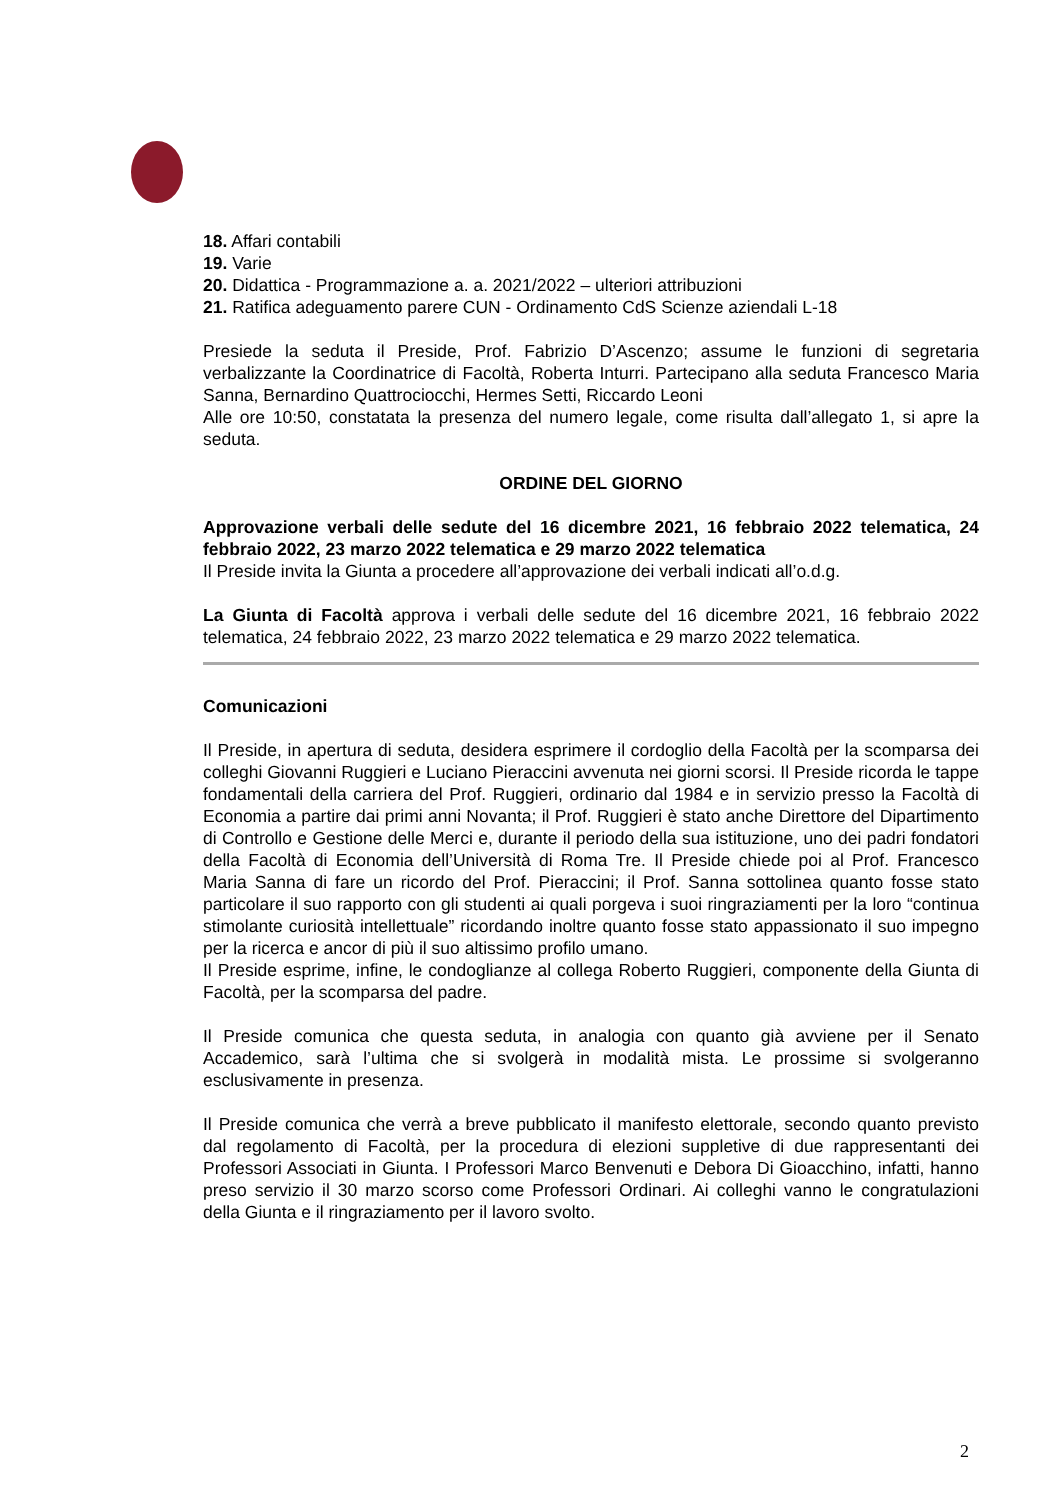18. Affari contabili
19. Varie
20. Didattica - Programmazione a. a. 2021/2022 – ulteriori attribuzioni
21. Ratifica adeguamento parere CUN - Ordinamento CdS Scienze aziendali L-18
Presiede la seduta il Preside, Prof. Fabrizio D’Ascenzo; assume le funzioni di segretaria verbalizzante la Coordinatrice di Facoltà, Roberta Inturri. Partecipano alla seduta Francesco Maria Sanna, Bernardino Quattrociocchi, Hermes Setti, Riccardo Leoni
Alle ore 10:50, constatata la presenza del numero legale, come risulta dall’allegato 1, si apre la seduta.
ORDINE DEL GIORNO
Approvazione verbali delle sedute del 16 dicembre 2021, 16 febbraio 2022 telematica, 24 febbraio 2022, 23 marzo 2022 telematica e 29 marzo 2022 telematica
Il Preside invita la Giunta a procedere all’approvazione dei verbali indicati all’o.d.g.
La Giunta di Facoltà approva i verbali delle sedute del 16 dicembre 2021, 16 febbraio 2022 telematica, 24 febbraio 2022, 23 marzo 2022 telematica e 29 marzo 2022 telematica.
Comunicazioni
Il Preside, in apertura di seduta, desidera esprimere il cordoglio della Facoltà per la scomparsa dei colleghi Giovanni Ruggieri e Luciano Pieraccini avvenuta nei giorni scorsi. Il Preside ricorda le tappe fondamentali della carriera del Prof. Ruggieri, ordinario dal 1984 e in servizio presso la Facoltà di Economia a partire dai primi anni Novanta; il Prof. Ruggieri è stato anche Direttore del Dipartimento di Controllo e Gestione delle Merci e, durante il periodo della sua istituzione, uno dei padri fondatori della Facoltà di Economia dell’Università di Roma Tre. Il Preside chiede poi al Prof. Francesco Maria Sanna di fare un ricordo del Prof. Pieraccini; il Prof. Sanna sottolinea quanto fosse stato particolare il suo rapporto con gli studenti ai quali porgeva i suoi ringraziamenti per la loro “continua stimolante curiosità intellettuale” ricordando inoltre quanto fosse stato appassionato il suo impegno per la ricerca e ancor di più il suo altissimo profilo umano.
Il Preside esprime, infine, le condoglianze al collega Roberto Ruggieri, componente della Giunta di Facoltà, per la scomparsa del padre.
Il Preside comunica che questa seduta, in analogia con quanto già avviene per il Senato Accademico, sarà l’ultima che si svolgerà in modalità mista. Le prossime si svolgeranno esclusivamente in presenza.
Il Preside comunica che verrà a breve pubblicato il manifesto elettorale, secondo quanto previsto dal regolamento di Facoltà, per la procedura di elezioni suppletive di due rappresentanti dei Professori Associati in Giunta. I Professori Marco Benvenuti e Debora Di Gioacchino, infatti, hanno preso servizio il 30 marzo scorso come Professori Ordinari. Ai colleghi vanno le congratulazioni della Giunta e il ringraziamento per il lavoro svolto.
2